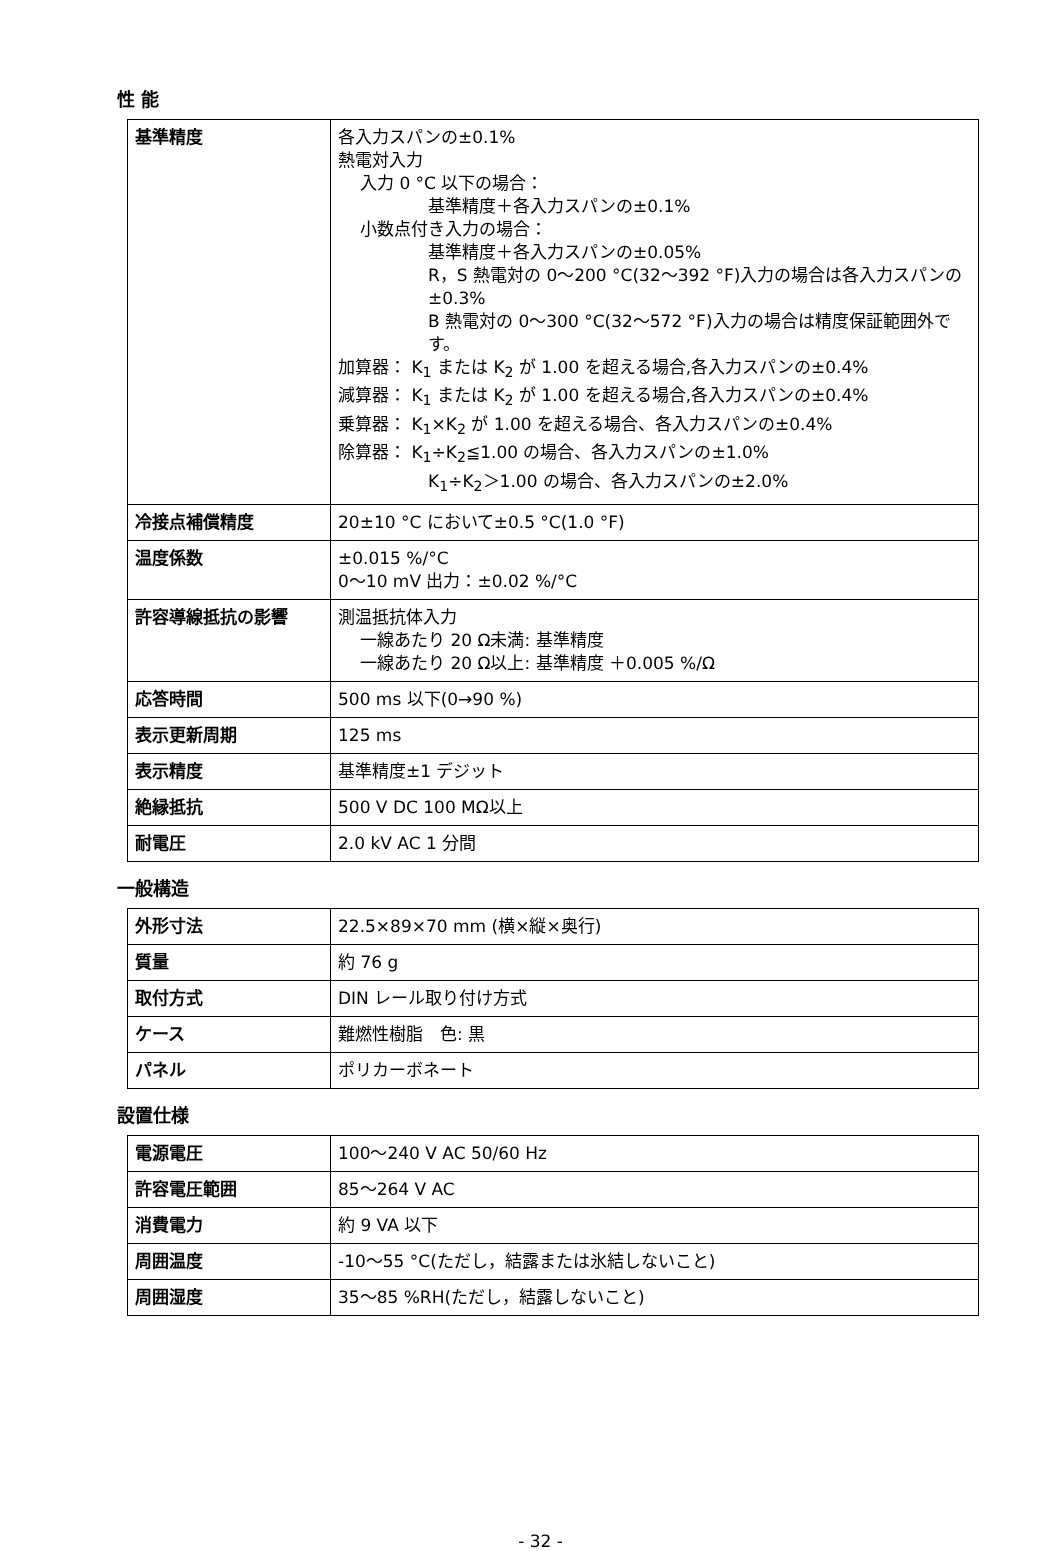性 能
| 基準精度 | 各入力スパンの±0.1% 熱電対入力 入力 0 °C 以下の場合： 基準精度＋各入力スパンの±0.1% 小数点付き入力の場合： 基準精度＋各入力スパンの±0.05% R，S 熱電対の 0～200 °C(32～392 °F)入力の場合は各入力スパンの±0.3% B 熱電対の 0～300 °C(32～572 °F)入力の場合は精度保証範囲外です。 加算器： K<sub>1</sub> または K<sub>2</sub> が 1.00 を超える場合,各入力スパンの±0.4% 減算器： K<sub>1</sub> または K<sub>2</sub> が 1.00 を超える場合,各入力スパンの±0.4% 乗算器： K<sub>1</sub>×K<sub>2</sub> が 1.00 を超える場合、各入力スパンの±0.4% 除算器： K<sub>1</sub>÷K<sub>2</sub>≦1.00 の場合、各入力スパンの±1.0% K<sub>1</sub>÷K<sub>2</sub>＞1.00 の場合、各入力スパンの±2.0% |
| 冷接点補償精度 | 20±10 °C において±0.5 °C(1.0 °F) |
| 温度係数 | ±0.015 %/°C 0～10 mV 出力：±0.02 %/°C |
| 許容導線抵抗の影響 | 測温抵抗体入力 一線あたり 20 Ω未満: 基準精度 一線あたり 20 Ω以上: 基準精度 ＋0.005 %/Ω |
| 応答時間 | 500 ms 以下(0→90 %) |
| 表示更新周期 | 125 ms |
| 表示精度 | 基準精度±1 デジット |
| 絶縁抵抗 | 500 V DC 100 MΩ以上 |
| 耐電圧 | 2.0 kV AC 1 分間 |
一般構造
| 外形寸法 | 22.5×89×70 mm (横×縦×奥行) |
| 質量 | 約 76 g |
| 取付方式 | DIN レール取り付け方式 |
| ケース | 難燃性樹脂 色: 黒 |
| パネル | ポリカーボネート |
設置仕様
| 電源電圧 | 100～240 V AC 50/60 Hz |
| 許容電圧範囲 | 85～264 V AC |
| 消費電力 | 約 9 VA 以下 |
| 周囲温度 | -10～55 °C(ただし，結露または氷結しないこと) |
| 周囲湿度 | 35～85 %RH(ただし，結露しないこと) |
- 32 -